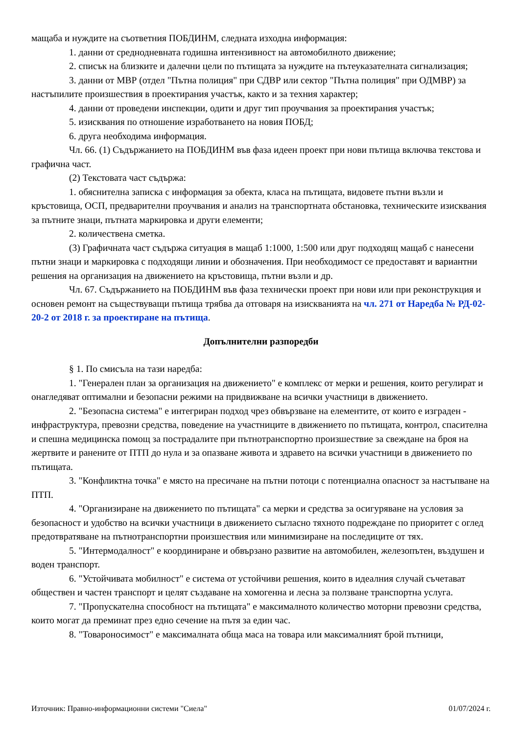мащаба и нуждите на съответния ПОБДИНМ, следната изходна информация:
1. данни от средноднев­ната годишна интензивност на автомобилното движение;
2. списък на близките и далечни цели по пътищата за нуждите на пътеуказателната сигнализация;
3. данни от МВР (отдел "Пътна полиция" при СДВР или сектор "Пътна полиция" при ОДМВР) за настъпилите произшествия в проектирания участък, както и за техния характер;
4. данни от проведени инспекции, одити и друг тип проучвания за проектирания участък;
5. изисквания по отношение изработването на новия ПОБД;
6. друга необходима информация.
Чл. 66. (1) Съдържанието на ПОБДИНМ във фаза идеен проект при нови пътища включва текстова и графична част.
(2) Текстовата част съдържа:
1. обяснителна записка с информация за обекта, класа на пътищата, видовете пътни възли и кръстовища, ОСП, предварителни проучвания и анализ на транспортната обстановка, техническите изисквания за пътните знаци, пътната маркировка и други елементи;
2. количествена сметка.
(3) Графичната част съдържа ситуация в мащаб 1:1000, 1:500 или друг подходящ мащаб с нанесени пътни знаци и маркировка с подходящи линии и обозначения. При необходимост се предоставят и вариантни решения на организация на движението на кръстовища, пътни възли и др.
Чл. 67. Съдържанието на ПОБДИНМ във фаза технически проект при нови или при реконструкция и основен ремонт на съществуващи пътища трябва да отговаря на изискванията на чл. 271 от Наредба № РД-02-20-2 от 2018 г. за проектиране на пътища.
Допълнителни разпоредби
§ 1. По смисъла на тази наредба:
1. "Генерален план за организация на движението" е комплекс от мерки и решения, които регулират и онагледяват оптимални и безопасни режими на придвижване на всички участници в движението.
2. "Безопасна система" е интегриран подход чрез обвързване на елементите, от които е изграден - инфраструктура, превозни средства, поведение на участниците в движението по пътищата, контрол, спасителна и спешна медицинска помощ за пострадалите при пътнотранспортно произшествие за свеждане на броя на жертвите и ранените от ПТП до нула и за опазване живота и здравето на всички участници в движението по пътищата.
3. "Конфликтна точка" е място на пресичане на пътни потоци с потенциална опасност за настъпване на ПТП.
4. "Организиране на движението по пътищата" са мерки и средства за осигуряване на условия за безопасност и удобство на всички участници в движението съгласно тяхното подреждане по приоритет с оглед предотвратяване на пътнотранспортни произшествия или минимизиране на последиците от тях.
5. "Интермодалност" е координиране и обвързано развитие на автомобилен, железопътен, въздушен и воден транспорт.
6. "Устойчивата мобилност" е система от устойчиви решения, които в идеалния случай съчетават обществен и частен транспорт и целят създаване на хомогенна и лесна за ползване транспортна услуга.
7. "Пропускателна способност на пътищата" е максималното количество моторни превозни средства, които могат да преминат през едно сечение на пътя за един час.
8. "Товароносимост" е максималната обща маса на товара или максималният брой пътници,
Източник: Правно-информационни системи "Сиела" 01/07/2024 г.